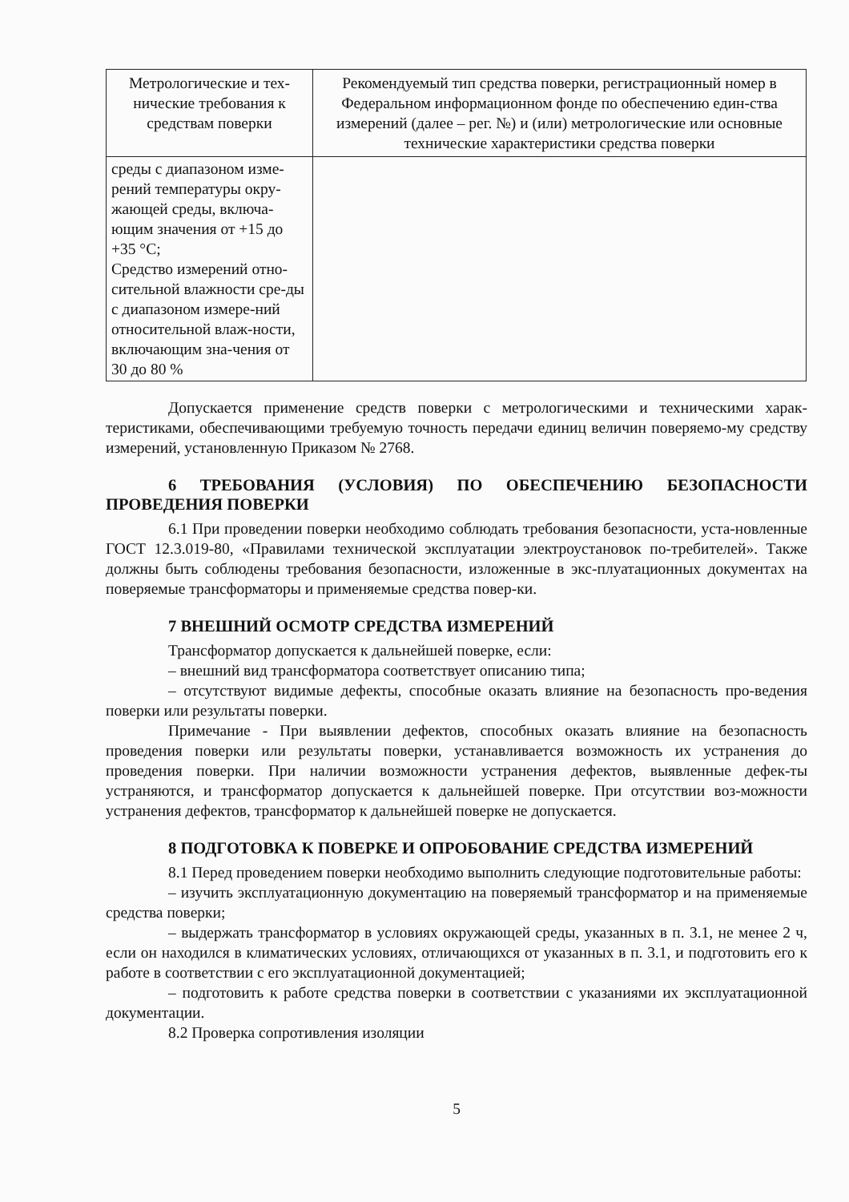| Метрологические и тех-нические требования к средствам поверки | Рекомендуемый тип средства поверки, регистрационный номер в Федеральном информационном фонде по обеспечению един-ства измерений (далее – рег. №) и (или) метрологические или основные технические характеристики средства поверки |
| --- | --- |
| среды с диапазоном изме-рений температуры окру-жающей среды, включа-ющим значения от +15 до +35 °С; Средство измерений отно-сительной влажности сре-ды с диапазоном измере-ний относительной влаж-ности, включающим зна-чения от 30 до 80 % | |
Допускается применение средств поверки с метрологическими и техническими харак-теристиками, обеспечивающими требуемую точность передачи единиц величин поверяемо-му средству измерений, установленную Приказом № 2768.
6 ТРЕБОВАНИЯ (УСЛОВИЯ) ПО ОБЕСПЕЧЕНИЮ БЕЗОПАСНОСТИ ПРОВЕДЕНИЯ ПОВЕРКИ
6.1 При проведении поверки необходимо соблюдать требования безопасности, уста-новленные ГОСТ 12.3.019-80, «Правилами технической эксплуатации электроустановок по-требителей». Также должны быть соблюдены требования безопасности, изложенные в экс-плуатационных документах на поверяемые трансформаторы и применяемые средства повер-ки.
7 ВНЕШНИЙ ОСМОТР СРЕДСТВА ИЗМЕРЕНИЙ
Трансформатор допускается к дальнейшей поверке, если:
– внешний вид трансформатора соответствует описанию типа;
– отсутствуют видимые дефекты, способные оказать влияние на безопасность про-ведения поверки или результаты поверки.
Примечание - При выявлении дефектов, способных оказать влияние на безопасность проведения поверки или результаты поверки, устанавливается возможность их устранения до проведения поверки. При наличии возможности устранения дефектов, выявленные дефек-ты устраняются, и трансформатор допускается к дальнейшей поверке. При отсутствии воз-можности устранения дефектов, трансформатор к дальнейшей поверке не допускается.
8 ПОДГОТОВКА К ПОВЕРКЕ И ОПРОБОВАНИЕ СРЕДСТВА ИЗМЕРЕНИЙ
8.1 Перед проведением поверки необходимо выполнить следующие подготовительные работы:
– изучить эксплуатационную документацию на поверяемый трансформатор и на применяемые средства поверки;
– выдержать трансформатор в условиях окружающей среды, указанных в п. 3.1, не менее 2 ч, если он находился в климатических условиях, отличающихся от указанных в п. 3.1, и подготовить его к работе в соответствии с его эксплуатационной документацией;
– подготовить к работе средства поверки в соответствии с указаниями их эксплуатационной документации.
8.2 Проверка сопротивления изоляции
5